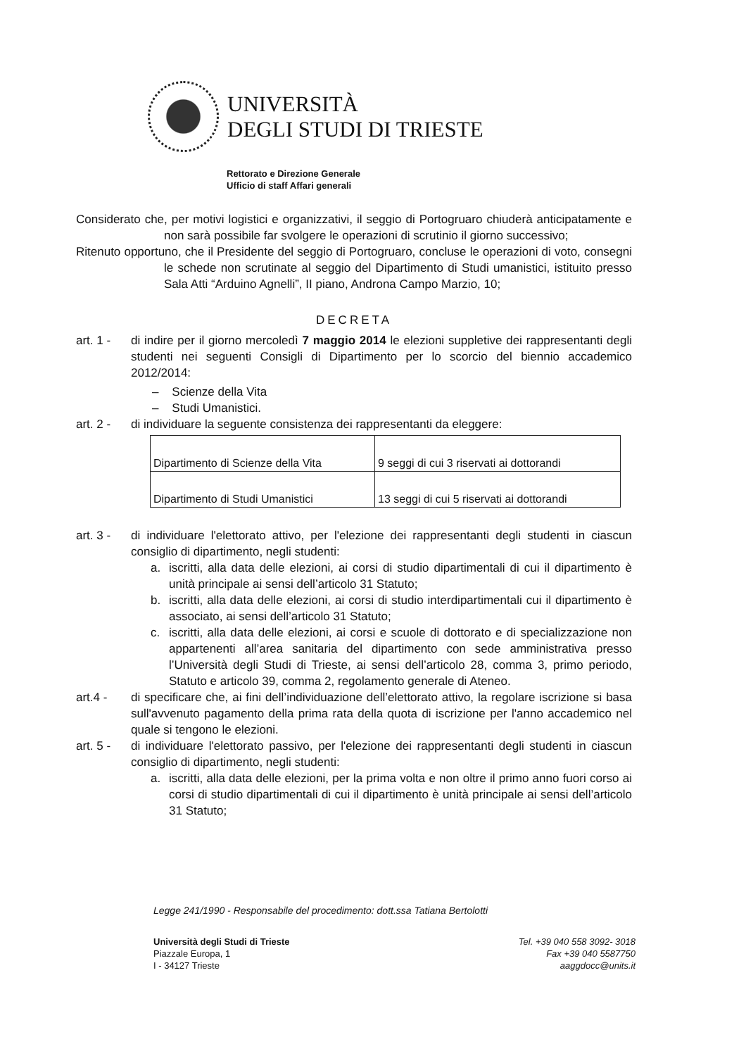UNIVERSITÀ
DEGLI STUDI DI TRIESTE
Rettorato e Direzione Generale
Ufficio di staff Affari generali
Considerato che, per motivi logistici e organizzativi, il seggio di Portogruaro chiuderà anticipatamente e non sarà possibile far svolgere le operazioni di scrutinio il giorno successivo;
Ritenuto opportuno, che il Presidente del seggio di Portogruaro, concluse le operazioni di voto, consegni le schede non scrutinate al seggio del Dipartimento di Studi umanistici, istituito presso Sala Atti “Arduino Agnelli”, II piano, Androna Campo Marzio, 10;
DECRETA
art. 1 -
di indire per il giorno mercoledì 7 maggio 2014 le elezioni suppletive dei rappresentanti degli studenti nei seguenti Consigli di Dipartimento per lo scorcio del biennio accademico 2012/2014:
– Scienze della Vita
– Studi Umanistici.
art. 2 -
di individuare la seguente consistenza dei rappresentanti da eleggere:
| Dipartimento di Scienze della Vita | 9 seggi di cui 3 riservati ai dottorandi |
| Dipartimento di Studi Umanistici | 13 seggi di cui 5 riservati ai dottorandi |
art. 3 -
di individuare l'elettorato attivo, per l'elezione dei rappresentanti degli studenti in ciascun consiglio di dipartimento, negli studenti:
a. iscritti, alla data delle elezioni, ai corsi di studio dipartimentali di cui il dipartimento è unità principale ai sensi dell’articolo 31 Statuto;
b. iscritti, alla data delle elezioni, ai corsi di studio interdipartimentali cui il dipartimento è associato, ai sensi dell’articolo 31 Statuto;
c. iscritti, alla data delle elezioni, ai corsi e scuole di dottorato e di specializzazione non appartenenti all’area sanitaria del dipartimento con sede amministrativa presso l’Università degli Studi di Trieste, ai sensi dell’articolo 28, comma 3, primo periodo, Statuto e articolo 39, comma 2, regolamento generale di Ateneo.
art.4 - di specificare che, ai fini dell’individuazione dell’elettorato attivo, la regolare iscrizione si basa sull'avvenuto pagamento della prima rata della quota di iscrizione per l'anno accademico nel quale si tengono le elezioni.
art. 5 -
di individuare l'elettorato passivo, per l'elezione dei rappresentanti degli studenti in ciascun consiglio di dipartimento, negli studenti:
a. iscritti, alla data delle elezioni, per la prima volta e non oltre il primo anno fuori corso ai corsi di studio dipartimentali di cui il dipartimento è unità principale ai sensi dell’articolo 31 Statuto;
Legge 241/1990 - Responsabile del procedimento: dott.ssa Tatiana Bertolotti
Università degli Studi di Trieste
Piazzale Europa, 1
I - 34127 Trieste
Tel. +39 040 558 3092- 3018
Fax +39 040 5587750
aaggdocc@units.it